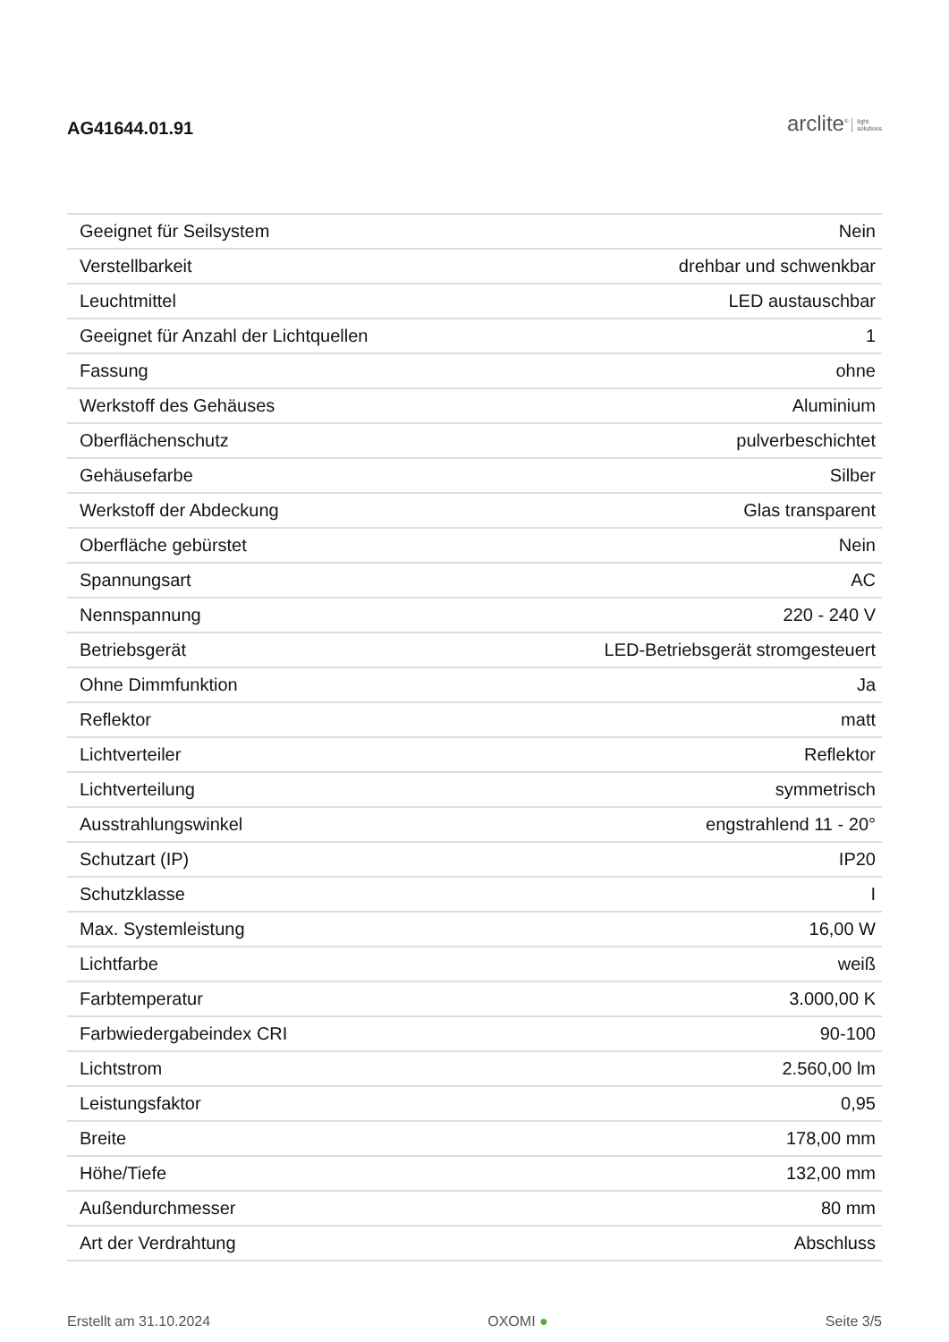AG41644.01.91
arclite<sup>®</sup> light
solutions
| Geeignet für Seilsystem | Nein |
| Verstellbarkeit | drehbar und schwenkbar |
| Leuchtmittel | LED austauschbar |
| Geeignet für Anzahl der Lichtquellen | 1 |
| Fassung | ohne |
| Werkstoff des Gehäuses | Aluminium |
| Oberflächenschutz | pulverbeschichtet |
| Gehäusefarbe | Silber |
| Werkstoff der Abdeckung | Glas transparent |
| Oberfläche gebürstet | Nein |
| Spannungsart | AC |
| Nennspannung | 220 - 240 V |
| Betriebsgerät | LED-Betriebsgerät stromgesteuert |
| Ohne Dimmfunktion | Ja |
| Reflektor | matt |
| Lichtverteiler | Reflektor |
| Lichtverteilung | symmetrisch |
| Ausstrahlungswinkel | engstrahlend 11 - 20° |
| Schutzart (IP) | IP20 |
| Schutzklasse | I |
| Max. Systemleistung | 16,00 W |
| Lichtfarbe | weiß |
| Farbtemperatur | 3.000,00 K |
| Farbwiedergabeindex CRI | 90-100 |
| Lichtstrom | 2.560,00 lm |
| Leistungsfaktor | 0,95 |
| Breite | 178,00 mm |
| Höhe/Tiefe | 132,00 mm |
| Außendurchmesser | 80 mm |
| Art der Verdrahtung | Abschluss |
Erstellt am 31.10.2024 OXOMI ● Seite 3/5